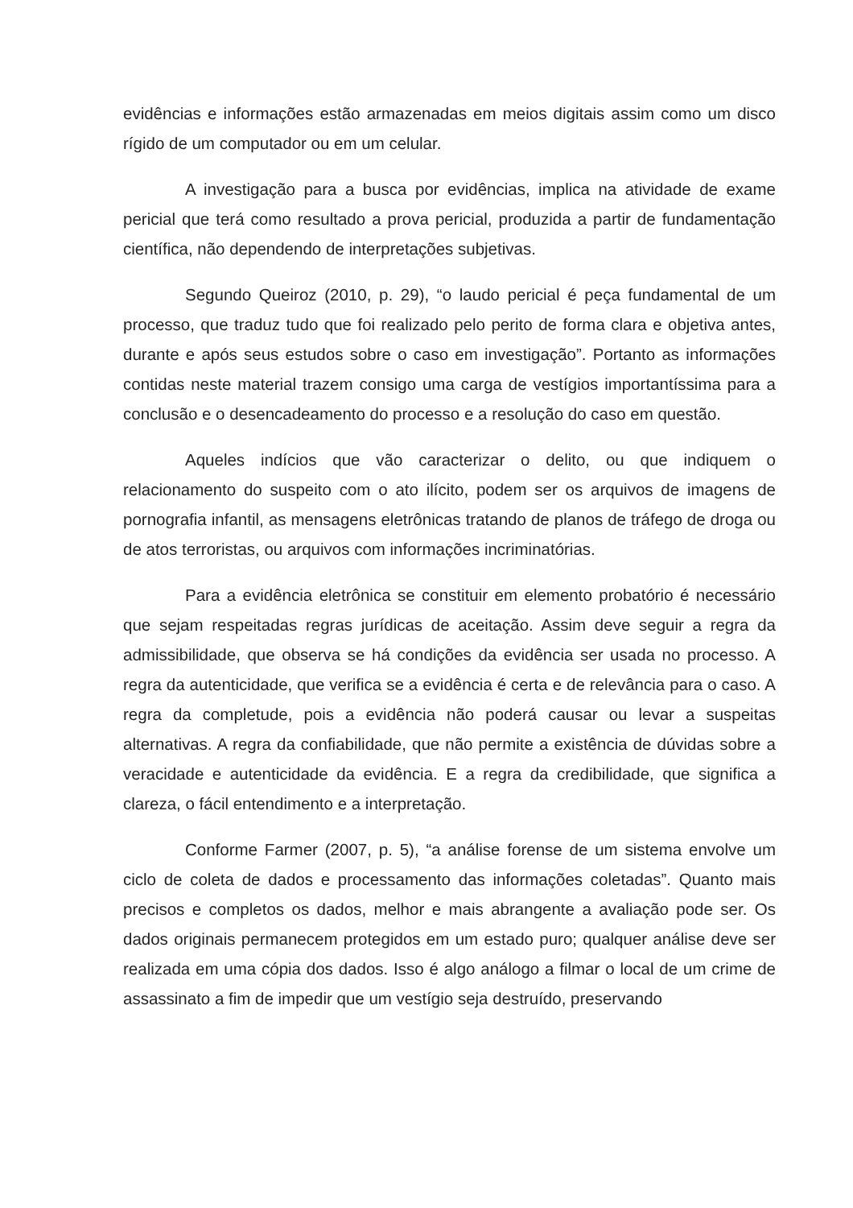evidências e informações estão armazenadas em meios digitais assim como um disco rígido de um computador ou em um celular.
A investigação para a busca por evidências, implica na atividade de exame pericial que terá como resultado a prova pericial, produzida a partir de fundamentação científica, não dependendo de interpretações subjetivas.
Segundo Queiroz (2010, p. 29), “o laudo pericial é peça fundamental de um processo, que traduz tudo que foi realizado pelo perito de forma clara e objetiva antes, durante e após seus estudos sobre o caso em investigação”. Portanto as informações contidas neste material trazem consigo uma carga de vestígios importantíssima para a conclusão e o desencadeamento do processo e a resolução do caso em questão.
Aqueles indícios que vão caracterizar o delito, ou que indiquem o relacionamento do suspeito com o ato ilícito, podem ser os arquivos de imagens de pornografia infantil, as mensagens eletrônicas tratando de planos de tráfego de droga ou de atos terroristas, ou arquivos com informações incriminatórias.
Para a evidência eletrônica se constituir em elemento probatório é necessário que sejam respeitadas regras jurídicas de aceitação. Assim deve seguir a regra da admissibilidade, que observa se há condições da evidência ser usada no processo. A regra da autenticidade, que verifica se a evidência é certa e de relevância para o caso. A regra da completude, pois a evidência não poderá causar ou levar a suspeitas alternativas. A regra da confiabilidade, que não permite a existência de dúvidas sobre a veracidade e autenticidade da evidência. E a regra da credibilidade, que significa a clareza, o fácil entendimento e a interpretação.
Conforme Farmer (2007, p. 5), “a análise forense de um sistema envolve um ciclo de coleta de dados e processamento das informações coletadas”. Quanto mais precisos e completos os dados, melhor e mais abrangente a avaliação pode ser. Os dados originais permanecem protegidos em um estado puro; qualquer análise deve ser realizada em uma cópia dos dados. Isso é algo análogo a filmar o local de um crime de assassinato a fim de impedir que um vestígio seja destruído, preservando